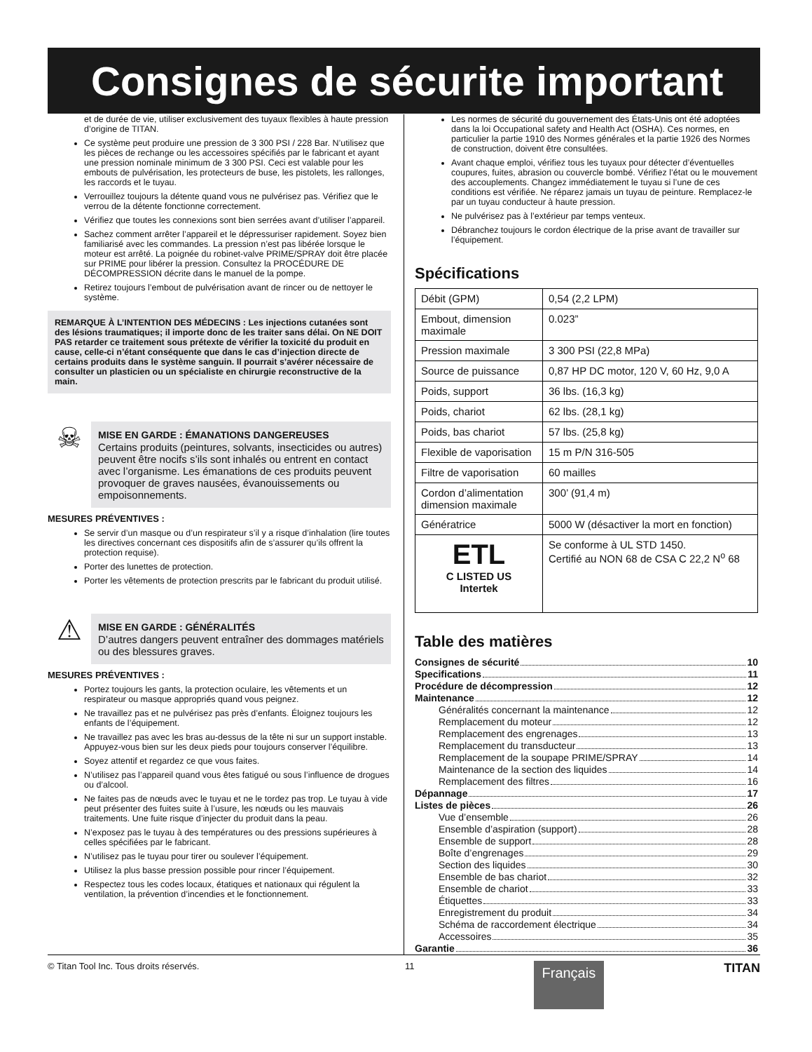Consignes de sécurite important
et de durée de vie, utiliser exclusivement des tuyaux flexibles à haute pression d’origine de TITAN.
Ce système peut produire une pression de 3 300 PSI / 228 Bar. N’utilisez que les pièces de rechange ou les accessoires spécifiés par le fabricant et ayant une pression nominale minimum de 3 300 PSI. Ceci est valable pour les embouts de pulvérisation, les protecteurs de buse, les pistolets, les rallonges, les raccords et le tuyau.
Verrouillez toujours la détente quand vous ne pulvérisez pas. Vérifiez que le verrou de la détente fonctionne correctement.
Vérifiez que toutes les connexions sont bien serrées avant d’utiliser l’appareil.
Sachez comment arrêter l’appareil et le dépressuriser rapidement. Soyez bien familiarisé avec les commandes. La pression n’est pas libérée lorsque le moteur est arrêté. La poignée du robinet-valve PRIME/SPRAY doit être placée sur PRIME pour libérer la pression. Consultez la PROCÉDURE DE DÉCOMPRESSION décrite dans le manuel de la pompe.
Retirez toujours l’embout de pulvérisation avant de rincer ou de nettoyer le système.
REMARQUE À L’INTENTION DES MÉDECINS : Les injections cutanées sont des lésions traumatiques; il importe donc de les traiter sans délai. On NE DOIT PAS retarder ce traitement sous prétexte de vérifier la toxicité du produit en cause, celle-ci n’étant conséquente que dans le cas d’injection directe de certains produits dans le système sanguin. Il pourrait s’avérer nécessaire de consulter un plasticien ou un spécialiste en chirurgie reconstructive de la main.
☠
MISE EN GARDE : ÉMANATIONS DANGEREUSES
Certains produits (peintures, solvants, insecticides ou autres) peuvent être nocifs s’ils sont inhalés ou entrent en contact avec l’organisme. Les émanations de ces produits peuvent provoquer de graves nausées, évanouissements ou empoisonnements.
MESURES PRÉVENTIVES :
Se servir d’un masque ou d’un respirateur s’il y a risque d’inhalation (lire toutes les directives concernant ces dispositifs afin de s’assurer qu’ils offrent la protection requise).
Porter des lunettes de protection.
Porter les vêtements de protection prescrits par le fabricant du produit utilisé.
⚠
MISE EN GARDE : GÉNÉRALITÉS
D’autres dangers peuvent entraîner des dommages matériels ou des blessures graves.
MESURES PRÉVENTIVES :
Portez toujours les gants, la protection oculaire, les vêtements et un respirateur ou masque appropriés quand vous peignez.
Ne travaillez pas et ne pulvérisez pas près d’enfants. Éloignez toujours les enfants de l’équipement.
Ne travaillez pas avec les bras au-dessus de la tête ni sur un support instable. Appuyez-vous bien sur les deux pieds pour toujours conserver l’équilibre.
Soyez attentif et regardez ce que vous faites.
N’utilisez pas l’appareil quand vous êtes fatigué ou sous l’influence de drogues ou d’alcool.
Ne faites pas de nœuds avec le tuyau et ne le tordez pas trop. Le tuyau à vide peut présenter des fuites suite à l’usure, les nœuds ou les mauvais traitements. Une fuite risque d’injecter du produit dans la peau.
N’exposez pas le tuyau à des températures ou des pressions supérieures à celles spécifiées par le fabricant.
N’utilisez pas le tuyau pour tirer ou soulever l’équipement.
Utilisez la plus basse pression possible pour rincer l’équipement.
Respectez tous les codes locaux, étatiques et nationaux qui régulent la ventilation, la prévention d’incendies et le fonctionnement.
Les normes de sécurité du gouvernement des États-Unis ont été adoptées dans la loi Occupational safety and Health Act (OSHA). Ces normes, en particulier la partie 1910 des Normes générales et la partie 1926 des Normes de construction, doivent être consultées.
Avant chaque emploi, vérifiez tous les tuyaux pour détecter d’éventuelles coupures, fuites, abrasion ou couvercle bombé. Vérifiez l’état ou le mouvement des accouplements. Changez immédiatement le tuyau si l’une de ces conditions est vérifiée. Ne réparez jamais un tuyau de peinture. Remplacez-le par un tuyau conducteur à haute pression.
Ne pulvérisez pas à l’extérieur par temps venteux.
Débranchez toujours le cordon électrique de la prise avant de travailler sur l’équipement.
Spécifications
| Débit (GPM) | 0,54 (2,2 LPM) |
| Embout, dimension maximale | 0.023” |
| Pression maximale | 3 300 PSI (22,8 MPa) |
| Source de puissance | 0,87 HP DC motor, 120 V, 60 Hz, 9,0 A |
| Poids, support | 36 lbs. (16,3 kg) |
| Poids, chariot | 62 lbs. (28,1 kg) |
| Poids, bas chariot | 57 lbs. (25,8 kg) |
| Flexible de vaporisation | 15 m P/N 316-505 |
| Filtre de vaporisation | 60 mailles |
| Cordon d’alimentation dimension maximale | 300’ (91,4 m) |
| Génératrice | 5000 W (désactiver la mort en fonction) |
| ETL C LISTED US Intertek | Se conforme à UL STD 1450. Certifié au NON 68 de CSA C 22,2 N<sup>o</sup> 68 |
Table des matières
Consignes de sécurité 10
Specifications 11
Procédure de décompression 12
Maintenance 12
Généralités concernant la maintenance 12
Remplacement du moteur 12
Remplacement des engrenages 13
Remplacement du transducteur 13
Remplacement de la soupape PRIME/SPRAY 14
Maintenance de la section des liquides 14
Remplacement des filtres 16
Dépannage 17
Listes de pièces 26
Vue d’ensemble 26
Ensemble d’aspiration (support) 28
Ensemble de support 28
Boîte d’engrenages 29
Section des liquides 30
Ensemble de bas chariot 32
Ensemble de chariot 33
Étiquettes 33
Enregistrement du produit 34
Schéma de raccordement électrique 34
Accessoires 35
Garantie 36
© Titan Tool Inc. Tous droits réservés. 11 Français TITAN